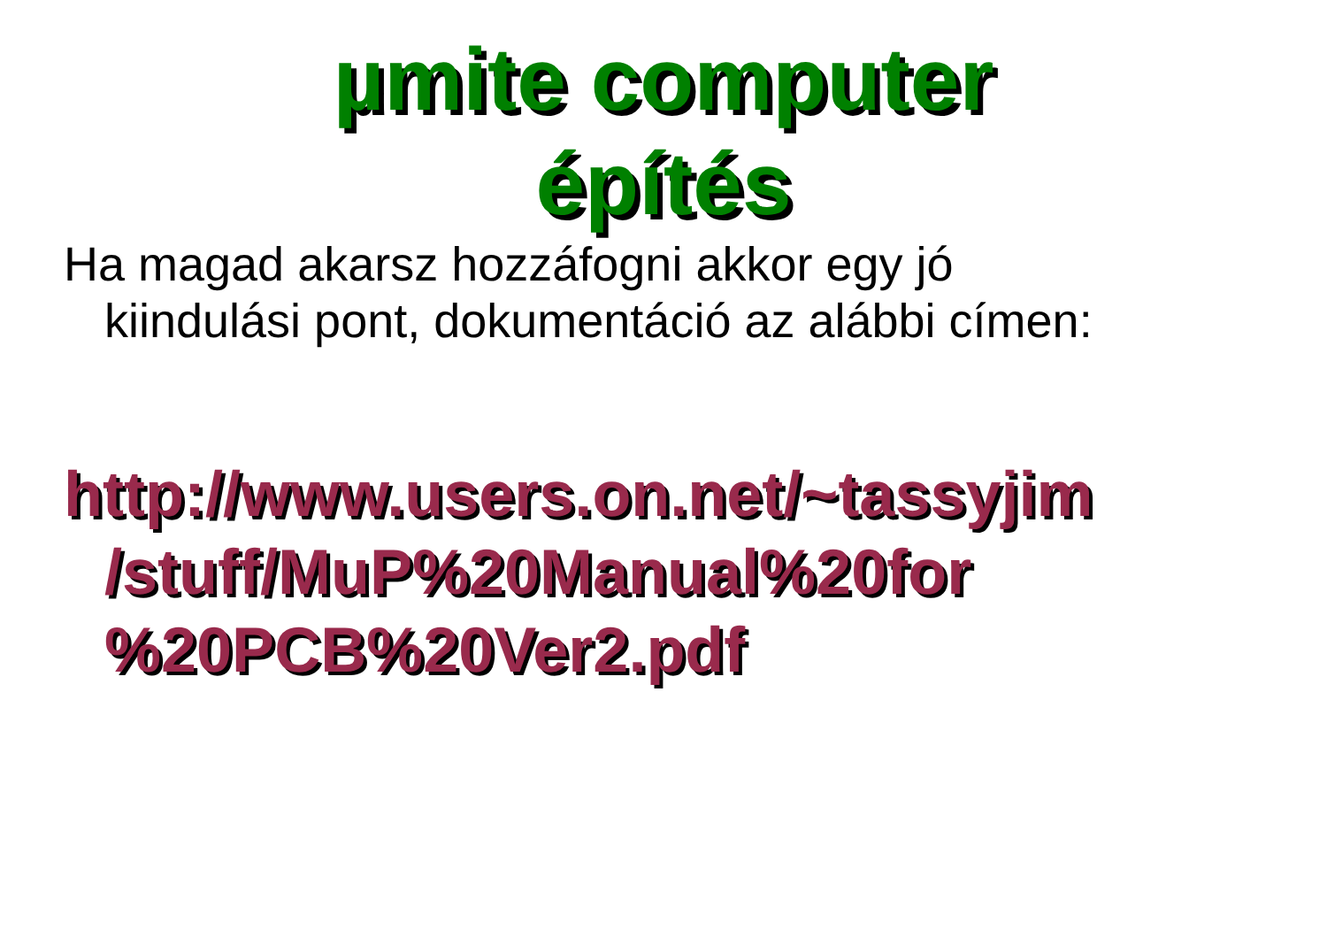µmite computer
építés
Ha magad akarsz hozzáfogni akkor egy jó
kiindulási pont, dokumentáció az alábbi címen:
http://www.users.on.net/~tassyjim
/stuff/MuP%20Manual%20for
%20PCB%20Ver2.pdf